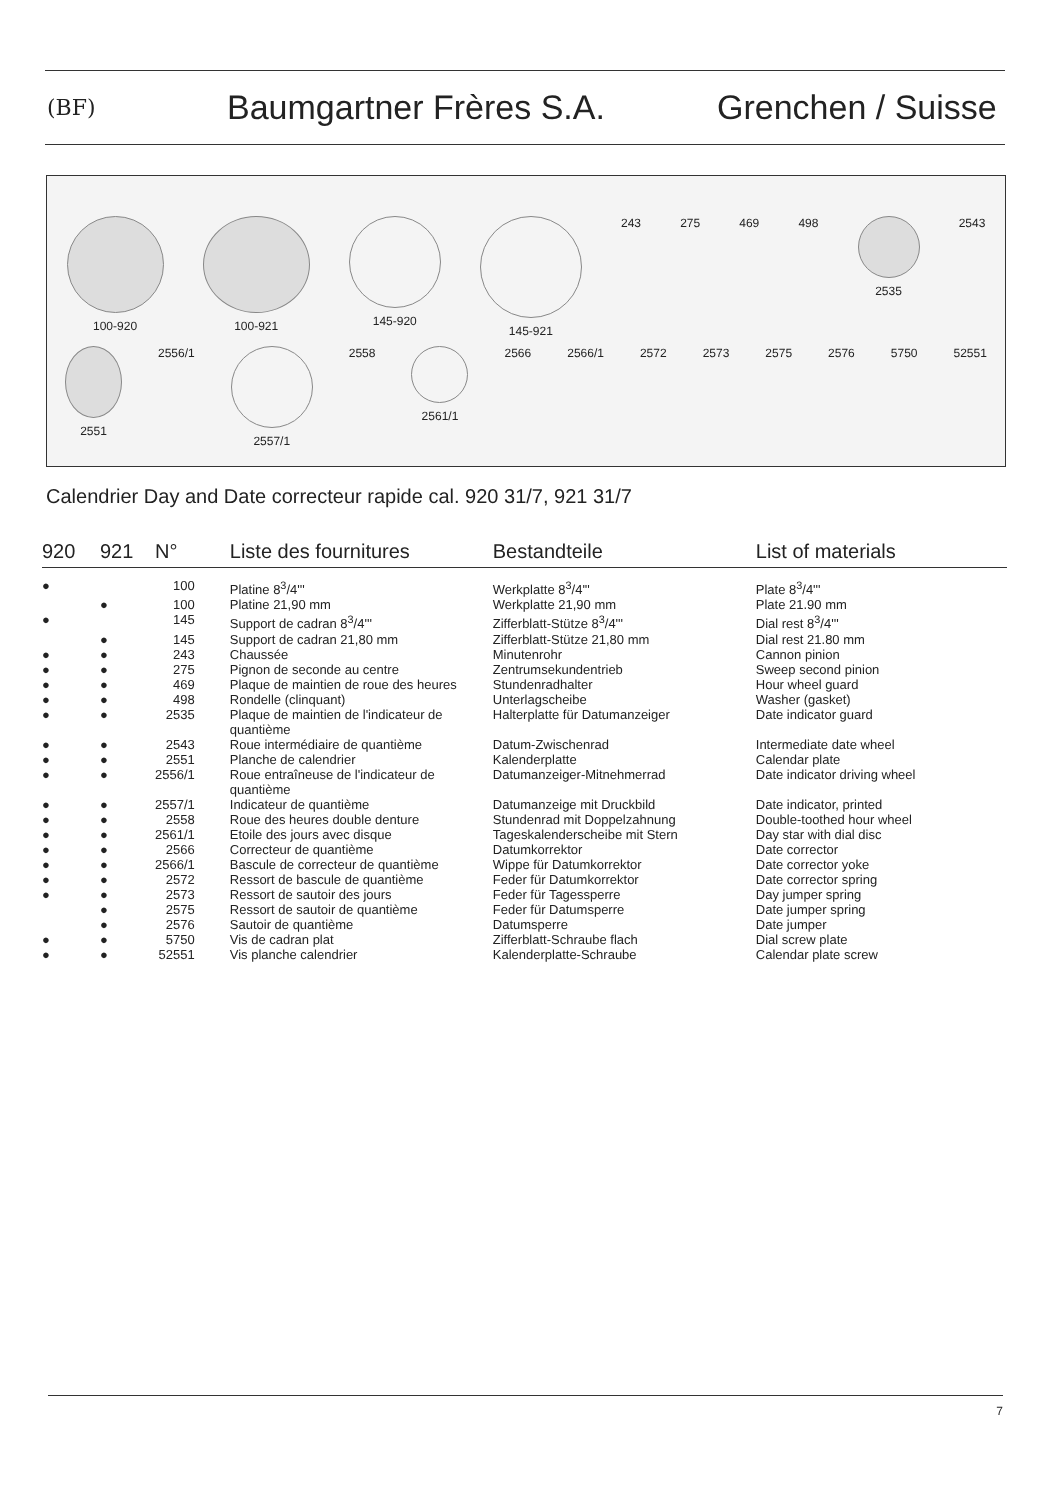(BF)
Baumgartner Frères S.A. Grenchen / Suisse
100-920 100-921 145-920 145-921 243 275 469 498 2535 2543
2551 2556/1 2557/1 2558 2561/1 2566 2566/1 2572 2573 2575 2576 5750 52551
Calendrier Day and Date correcteur rapide cal. 920 31/7, 921 31/7
| 920 | 921 | N° | Liste des fournitures | Bestandteile | List of materials |
| --- | --- | --- | --- | --- | --- |
| ● | | 100 | Platine 8<sup>3</sup>/4''' | Werkplatte 8<sup>3</sup>/4''' | Plate 8<sup>3</sup>/4''' |
| | ● | 100 | Platine 21,90 mm | Werkplatte 21,90 mm | Plate 21.90 mm |
| ● | | 145 | Support de cadran 8<sup>3</sup>/4''' | Zifferblatt-Stütze 8<sup>3</sup>/4''' | Dial rest 8<sup>3</sup>/4''' |
| | ● | 145 | Support de cadran 21,80 mm | Zifferblatt-Stütze 21,80 mm | Dial rest 21.80 mm |
| ● | ● | 243 | Chaussée | Minutenrohr | Cannon pinion |
| ● | ● | 275 | Pignon de seconde au centre | Zentrumsekundentrieb | Sweep second pinion |
| ● | ● | 469 | Plaque de maintien de roue des heures | Stundenradhalter | Hour wheel guard |
| ● | ● | 498 | Rondelle (clinquant) | Unterlagscheibe | Washer (gasket) |
| ● | ● | 2535 | Plaque de maintien de l'indicateur de quantième | Halterplatte für Datumanzeiger | Date indicator guard |
| ● | ● | 2543 | Roue intermédiaire de quantième | Datum-Zwischenrad | Intermediate date wheel |
| ● | ● | 2551 | Planche de calendrier | Kalenderplatte | Calendar plate |
| ● | ● | 2556/1 | Roue entraîneuse de l'indicateur de quantième | Datumanzeiger-Mitnehmerrad | Date indicator driving wheel |
| ● | ● | 2557/1 | Indicateur de quantième | Datumanzeige mit Druckbild | Date indicator, printed |
| ● | ● | 2558 | Roue des heures double denture | Stundenrad mit Doppelzahnung | Double-toothed hour wheel |
| ● | ● | 2561/1 | Etoile des jours avec disque | Tageskalenderscheibe mit Stern | Day star with dial disc |
| ● | ● | 2566 | Correcteur de quantième | Datumkorrektor | Date corrector |
| ● | ● | 2566/1 | Bascule de correcteur de quantième | Wippe für Datumkorrektor | Date corrector yoke |
| ● | ● | 2572 | Ressort de bascule de quantième | Feder für Datumkorrektor | Date corrector spring |
| ● | ● | 2573 | Ressort de sautoir des jours | Feder für Tagessperre | Day jumper spring |
| | ● | 2575 | Ressort de sautoir de quantième | Feder für Datumsperre | Date jumper spring |
| | ● | 2576 | Sautoir de quantième | Datumsperre | Date jumper |
| ● | ● | 5750 | Vis de cadran plat | Zifferblatt-Schraube flach | Dial screw plate |
| ● | ● | 52551 | Vis planche calendrier | Kalenderplatte-Schraube | Calendar plate screw |
7